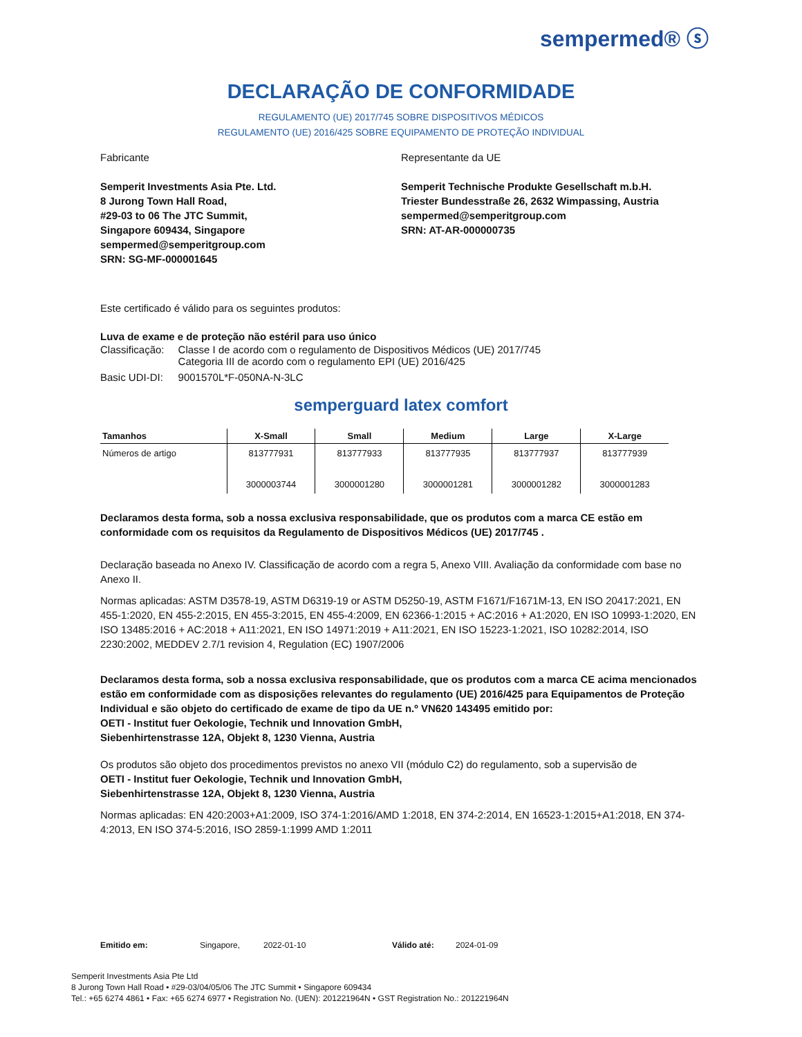sempermed® ⓢ
DECLARAÇÃO DE CONFORMIDADE
REGULAMENTO (UE) 2017/745 SOBRE DISPOSITIVOS MÉDICOS
REGULAMENTO (UE) 2016/425 SOBRE EQUIPAMENTO DE PROTEÇÃO INDIVIDUAL
Fabricante
Semperit Investments Asia Pte. Ltd.
8 Jurong Town Hall Road,
#29-03 to 06 The JTC Summit,
Singapore 609434, Singapore
sempermed@semperitgroup.com
SRN: SG-MF-000001645
Representante da UE
Semperit Technische Produkte Gesellschaft m.b.H.
Triester Bundesstraße 26, 2632 Wimpassing, Austria
sempermed@semperitgroup.com
SRN: AT-AR-000000735
Este certificado é válido para os seguintes produtos:
Luva de exame e de proteção não estéril para uso único
| Classificação: | Classe I de acordo com o regulamento de Dispositivos Médicos (UE) 2017/745 Categoria III de acordo com o regulamento EPI (UE) 2016/425 |
| Basic UDI-DI: | 9001570L*F-050NA-N-3LC |
semperguard latex comfort
| Tamanhos | X-Small | Small | Medium | Large | X-Large |
| --- | --- | --- | --- | --- | --- |
| Números de artigo | 813777931 3000003744 | 813777933 3000001280 | 813777935 3000001281 | 813777937 3000001282 | 813777939 3000001283 |
Declaramos desta forma, sob a nossa exclusiva responsabilidade, que os produtos com a marca CE estão em conformidade com os requisitos da Regulamento de Dispositivos Médicos (UE) 2017/745 .
Declaração baseada no Anexo IV. Classificação de acordo com a regra 5, Anexo VIII. Avaliação da conformidade com base no Anexo II.
Normas aplicadas: ASTM D3578-19, ASTM D6319-19 or ASTM D5250-19, ASTM F1671/F1671M-13, EN ISO 20417:2021, EN 455-1:2020, EN 455-2:2015, EN 455-3:2015, EN 455-4:2009, EN 62366-1:2015 + AC:2016 + A1:2020, EN ISO 10993-1:2020, EN ISO 13485:2016 + AC:2018 + A11:2021, EN ISO 14971:2019 + A11:2021, EN ISO 15223-1:2021, ISO 10282:2014, ISO 2230:2002, MEDDEV 2.7/1 revision 4, Regulation (EC) 1907/2006
Declaramos desta forma, sob a nossa exclusiva responsabilidade, que os produtos com a marca CE acima mencionados estão em conformidade com as disposições relevantes do regulamento (UE) 2016/425 para Equipamentos de Proteção Individual e são objeto do certificado de exame de tipo da UE n.º VN620 143495 emitido por:
OETI - Institut fuer Oekologie, Technik und Innovation GmbH,
Siebenhirtenstrasse 12A, Objekt 8, 1230 Vienna, Austria
Os produtos são objeto dos procedimentos previstos no anexo VII (módulo C2) do regulamento, sob a supervisão de
OETI - Institut fuer Oekologie, Technik und Innovation GmbH,
Siebenhirtenstrasse 12A, Objekt 8, 1230 Vienna, Austria
Normas aplicadas: EN 420:2003+A1:2009, ISO 374-1:2016/AMD 1:2018, EN 374-2:2014, EN 16523-1:2015+A1:2018, EN 374-4:2013, EN ISO 374-5:2016, ISO 2859-1:1999 AMD 1:2011
Emitido em: Singapore, 2022-01-10 Válido até: 2024-01-09
Semperit Investments Asia Pte Ltd
8 Jurong Town Hall Road • #29-03/04/05/06 The JTC Summit • Singapore 609434
Tel.: +65 6274 4861 • Fax: +65 6274 6977 • Registration No. (UEN): 201221964N • GST Registration No.: 201221964N